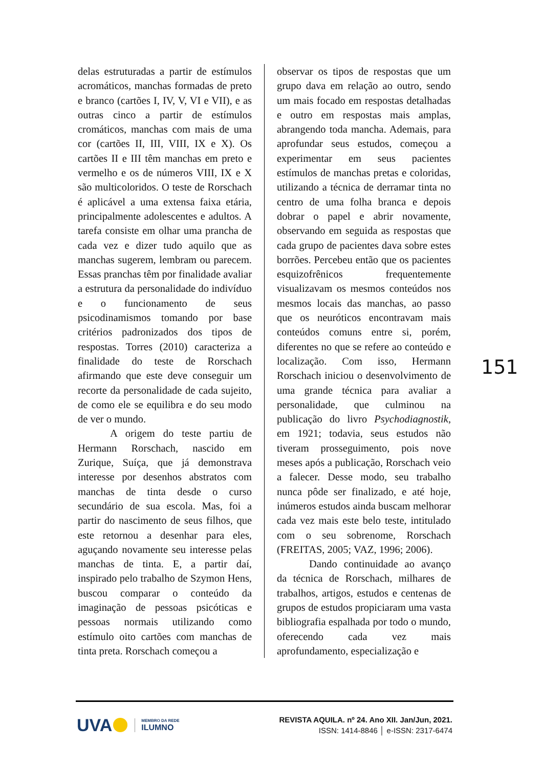delas estruturadas a partir de estímulos acromáticos, manchas formadas de preto e branco (cartões I, IV, V, VI e VII), e as outras cinco a partir de estímulos cromáticos, manchas com mais de uma cor (cartões II, III, VIII, IX e X). Os cartões II e III têm manchas em preto e vermelho e os de números VIII, IX e X são multicoloridos. O teste de Rorschach é aplicável a uma extensa faixa etária, principalmente adolescentes e adultos. A tarefa consiste em olhar uma prancha de cada vez e dizer tudo aquilo que as manchas sugerem, lembram ou parecem. Essas pranchas têm por finalidade avaliar a estrutura da personalidade do indivíduo e o funcionamento de seus psicodinamismos tomando por base critérios padronizados dos tipos de respostas. Torres (2010) caracteriza a finalidade do teste de Rorschach afirmando que este deve conseguir um recorte da personalidade de cada sujeito, de como ele se equilibra e do seu modo de ver o mundo.
A origem do teste partiu de Hermann Rorschach, nascido em Zurique, Suíça, que já demonstrava interesse por desenhos abstratos com manchas de tinta desde o curso secundário de sua escola. Mas, foi a partir do nascimento de seus filhos, que este retornou a desenhar para eles, aguçando novamente seu interesse pelas manchas de tinta. E, a partir daí, inspirado pelo trabalho de Szymon Hens, buscou comparar o conteúdo da imaginação de pessoas psicóticas e pessoas normais utilizando como estímulo oito cartões com manchas de tinta preta. Rorschach começou a
observar os tipos de respostas que um grupo dava em relação ao outro, sendo um mais focado em respostas detalhadas e outro em respostas mais amplas, abrangendo toda mancha. Ademais, para aprofundar seus estudos, começou a experimentar em seus pacientes estímulos de manchas pretas e coloridas, utilizando a técnica de derramar tinta no centro de uma folha branca e depois dobrar o papel e abrir novamente, observando em seguida as respostas que cada grupo de pacientes dava sobre estes borrões. Percebeu então que os pacientes esquizofrênicos frequentemente visualizavam os mesmos conteúdos nos mesmos locais das manchas, ao passo que os neuróticos encontravam mais conteúdos comuns entre si, porém, diferentes no que se refere ao conteúdo e localização. Com isso, Hermann Rorschach iniciou o desenvolvimento de uma grande técnica para avaliar a personalidade, que culminou na publicação do livro Psychodiagnostik, em 1921; todavia, seus estudos não tiveram prosseguimento, pois nove meses após a publicação, Rorschach veio a falecer. Desse modo, seu trabalho nunca pôde ser finalizado, e até hoje, inúmeros estudos ainda buscam melhorar cada vez mais este belo teste, intitulado com o seu sobrenome, Rorschach (FREITAS, 2005; VAZ, 1996; 2006).
Dando continuidade ao avanço da técnica de Rorschach, milhares de trabalhos, artigos, estudos e centenas de grupos de estudos propiciaram uma vasta bibliografia espalhada por todo o mundo, oferecendo cada vez mais aprofundamento, especialização e
151
UVA
MEMBRO DA REDE
ILUMNO
REVISTA AQUILA. nº 24. Ano XII. Jan/Jun, 2021.
ISSN: 1414-8846 │ e-ISSN: 2317-6474